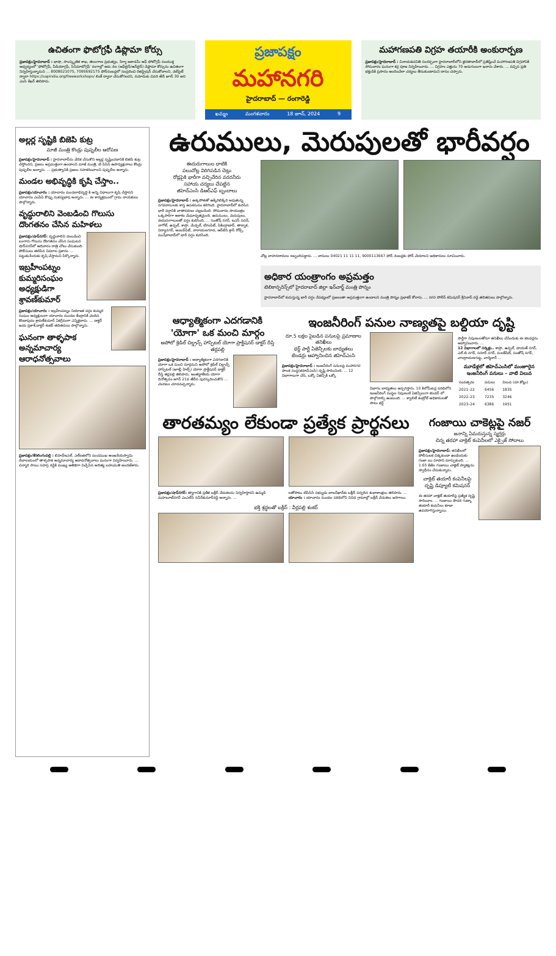ఉచితంగా ఫొటోగ్రఫీ డిప్లొమా కోర్సు
ప్రజాపక్షం/హైదరాబాద్ : భాషా, సాంస్కృతిక శాఖ, తెలంగాణ ప్రభుత్వం, సిగ్మా అకాడమీ ఆఫ్ ఫోటోగ్రఫీ సంయుక్త ఆధ్వర్యంలో 'ఫోటోగ్రఫీ, వీడియోగ్రఫీ, సినిమాటోగ్రఫీ' రంగాల్లో ఆరు నెల (ఆఫ్‌లైన్/ఆన్‌లైన్) డిప్లొమా కోర్సును ఉచితంగా నిర్వహిస్తున్నామని ... 8008021075, 7095692175 ఫోన్‌నంబర్లలో సంప్రదించి రిజిస్ట్రేషన్ చేసుకోవాలని, వెబ్‌సైట్ ద్వారా https://sapindia.org/freeworkshops/ లింక్ ద్వారా చేసుకోగలరని, నమోదుకు చివరి తేదీ జూన్ 30 అని ఎంసి శేఖర్ తెలిపారు.
ప్రజాపక్షం
మహానగరి
హైదరాబాద్ — రంగారెడ్డి
ఖమ్మం మంగళవారం 18 జూన్, 2024 9
మహాగణపతి విగ్రహ తయారీకి అంకురార్పణ
ప్రజాపక్షం/హైదరాబాద్ : వినాయకచవితి సందర్భంగా హైదరాబాద్‌లోని ఖైరతాబాద్‌లో ప్రతిష్ఠించే మహాగణపతి విగ్రహానికి సోమవారం ఘనంగా కర్ర పూజ నిర్వహించారు. ... విగ్రహం ఎత్తును 70 అడుగులుగా ఖరారు చేశారు. ... వచ్చిన ప్రతి భక్తుడికి ప్రసాదం అందించేలా చర్యలు తీసుకుంటామని దానం చెప్పారు.
అల్లర్ల సృష్టికి బిజెపి కుట్ర
మాజీ మంత్రి కొండ్రు పుష్పలీల ఆరోపణ
ప్రజాపక్షం/హైదరాబాద్ : హైదరాబాద్‌ను వేదిక చేసుకొని అల్లర్ల సృష్టించడానికి బిజెపి కుట్ర చేస్తోందని, ప్రజలు అప్రమత్తంగా ఉండాలని మాజీ మంత్రి, టి పిసిసి ఉపాధ్యక్షురాలు కొండ్రు పుష్పలీల అన్నారు. ... ప్రభుత్వానికి ప్రజలు సహకరించాలని పుష్పలీల అన్నారు.
మండల అభివృద్ధికి కృషి చేస్తాం..
ప్రజాపక్షం/యాచారం : యాచారం మండలాభివృద్ధి కి అన్ని విధాలుగా కృషి చేస్తానని యాచారం ఎంపిపి కొప్పు సుకన్యభాష అన్నారు. ... ఈ కార్యక్రమంలో గ్రామ నాయకులు పాల్గొన్నారు.
వృద్ధురాలిని వెంబడించి గొలుసు దొంగతనం చేసిన మహిళలు
ప్రజాపక్షం/షాద్‌నగర్: వృద్ధురాలిని వెంబడించి బంగారు గొలుసు దొంగతనం చేసిన సంఘటన షాద్‌నగర్‌లో ఆదివారం రాత్రి చోటు చేసుకుంది. పోలీసులు తెలిపిన వివరాల ప్రకారం ... పట్టుకునేందుకు కృషి చేస్తామని పేర్కొన్నారు.
ఇబ్రహీంపట్నం కుమ్మరిసంఘం అధ్యక్షుడిగా శ్రావణ్‌కుమార్
ప్రజాపక్షం/యాచారం : ఇబ్రహీంపట్నం నియోజక వర్గం కుమ్మరి సంఘం అధ్యక్షులుగా యాచారం మండల కేంద్రానికి చెందిన కొండాపురం శ్రావణ్‌కుమార్ ఏకగ్రీవంగా ఎన్నికైనారు. ... డాక్టర్ జయ ప్రకాశ్,డాక్టర్ శంకర్ తదితరులు పాల్గొన్నారు.
ఘనంగా తాళ్ళపాక అన్నమాచార్య ఆరాధనోత్సవాలు
ప్రజాపక్షం/శేరిలింగంపల్లి : బిహెచ్ఇఎల్, ఎల్ఐజిలోని పంచముఖ ఆంజనేయస్వామి దేవాలయంలో తాళ్ళపాక అన్నమాచార్య ఆరాధనోత్సవాలు ఘనంగా నిర్వహించారు. ... చిన్నారి సాయి సహస్ర రెడ్డికి ముఖ్య అతిథిగా విచ్చేసిన అదిత్య బహుమతి అందజేశారు.
ఉరుములు, మెరుపులతో భారీవర్షం
ఈదురుగాలుల ధాటికి
పలుచోట్ల విరిగిపడిన చెట్లు
రోడ్లపైకి భారీగా వచ్చిచేరిన వరదనీరు
సహాయ చర్యలు చేపట్టిన
జిహెచ్‌ఎంసి డిఆర్‌ఎఫ్ బృందాలు
ప్రజాపక్షం/హైదరాబాద్ : ఉక్కపోతతో ఉక్కిరిబిక్కిరి అవుతున్న నగరవాసులకు కాస్త ఉపశమనం కలిగింది. హైదరాబాద్‌లో కురిసిన భారీ వర్షానికి వాతావరణం చల్లబడింది. సోమవారం సాయంత్రం ఒక్కసారిగా ఆకాశం మేఘావృతమైంది. ఉరుములు, మెరుపులు, ఈదురుగాలులతో వర్షం కురిసింది. ... సంతోష్ నగర్, ఐఎస్ సదన్, నాగోల్, ఉప్పల్, కాప్రా, మేడ్చల్, బేగంపేట్, సికింద్రాబాద్, తార్నాక, విద్యానగర్, అంబర్‌పేట్, నారాయణగూడ, ఆర్‌టిసి క్రాస్ రోడ్స్, ముషీరాబాద్‌లో భారీ వర్షం కురిసింది.
చోట్ల వాహనదారులు ఇబ్బందిపడ్డారు. ... వాసులు 04021 11 11 11, 9000113667 ఫోన్ నెంబర్లకు ఫోన్ చేయాలని అధికారులు సూచించారు.
అధికార యంత్రాంగం అప్రమత్తం
టెలికాన్ఫరెన్స్‌లో హైదరాబాద్ జిల్లా ఇన్‌చార్జ్ మంత్రి పొన్నం
హైదరాబాద్‌లో కురుస్తున్న భారీ వర్షం నేపథ్యంలో ప్రజలంతా అప్రమత్తంగా ఉండాలని మంత్రి పొన్నం ప్రభాకర్ కోరారు. ... నగర పోలీస్ కమిషనర్ శ్రీనివాస్ రెడ్డి తదితరులు పాల్గొన్నారు.
ఆధ్యాత్మికంగా ఎదగడానికి 'యోగా' ఒక మంచి మార్గం
అపోలో క్రెడిల్ చిల్డ్రన్స్ హాస్పిటల్ యోగా ప్రాక్టీషనర్ డాక్టర్ దీప్తి తర్లపల్లి
ప్రజాపక్షం/హైదరాబాద్ : ఆధ్యాత్మికంగా ఎదగడానికి యోగా ఒక మంచి మార్గమని అపోలో క్రెడిల్ చిల్డ్రన్స్ హాస్పిటల్ (జూబ్లీ హిల్స్) యోగా ప్రాక్టీషనర్ డాక్టర్ దీప్తి తర్లపల్లి తెలిపారు. అంతర్జాతీయ యోగా దినోత్సవం జూన్ 21వ తేదీన పురస్కరించుకొని ... చెందటం చూడవచ్చన్నారు.
ఇంజనీరింగ్ పనుల నాణ్యతపై బల్దియా దృష్టి
రూ.5 లక్షల పైబడిన పనులపై ప్రమాణాల తనిఖీలు
థర్డ్ పార్టీ ఏజెన్సీలకు బాధ్యతలు
టెండర్లు ఆహ్వానించిన జిహెచ్‌ఎంసి
ప్రజాపక్షం/హైదరాబాద్ : ఇంజనీరింగ్ పనులపై మహానగర పాలక సంస్థ(జిహెచ్‌ఎంసి) దృష్టి సారించింది. ... 12 విభాగాలుగా చేసి, ఒక్కో ఏజెన్సీకి ఒక్కో
విభాగం బాధ్యతలు అప్పగిస్తారు. 10 కిలోమీటర్ల పరిధిలోని ఇంజనీరింగ్ సంస్థల నిపుణులే ఏజెన్సీలుగా టెండర్ లో పాల్గొనాల్సి ఉంటుంది. ... క్వాలిటీ కంట్రోల్ అధికారులతో పాటు థర్డ్
పార్టీగా నిపుణులతోనూ తనిఖీలు చేసేందుకు ఈ టెండర్లను ఆహ్వానించారు. ...
12 విభాగాలలో సర్కిళ్లు.. కాప్రా, ఉప్పల్, హయత్ నగర్, ఎల్.బి.నగర్, సరూర్ నగర్, మలక్‌పేట్, సంతోష్ నగర్, చాంద్రాయణగుట్ట, చార్మినార్ ...
మూడేళ్లలో జిహెచ్‌ఎంసిలో మంజూరైన ఇంజనీరింగ్ పనులు – వాటి విలువ
| సంవత్సరం | పనులు | విలువ (రూ.కోట్లు) |
| --- | --- | --- |
| 2021–22 | 6456 | 1835 |
| 2022–23 | 7235 | 3246 |
| 2023–24 | 6386 | 1951 |
తారతమ్యం లేకుండా ప్రత్యేక ప్రార్థనలు
ప్రజాపక్షం/షాద్‌నగర్: త్యాగానికి ప్రతీక బక్రీద్ వేడుకలను నిర్వహిస్తారని ఉమ్మడి మహబూబ్‌నగర్ ఎంఎల్‌సి నవీన్‌కుమార్‌రెడ్డి అన్నారు. ...
లతోపాటు టిపిసిసి సభ్యుడు బాబర్‌ఖాన్‌కు బక్రీద్ పర్వదిన శుభాకాంక్షలు తెలిపారు. ... యాచారం : యాచారం మండల పరిధిలోని వివిధ గ్రామాల్లో బక్రీద్ వేడుకలు జరిగాయి.
భక్తి శ్రద్ధలతో బక్రీద్ : వీర్లపల్లి శంకర్
గంజాయి చాకెట్లపై నజర్
జనాన్ని ఏమరుస్తున్న స్మగ్లర్లు
చిన్న తరహా చాక్లెట్ కంపెనీలలో ఎక్సైజ్ సోదాలు
ప్రజాపక్షం/హైదరాబాద్: తనిఖీలలో పోలీసులక చిక్కకుండా ఉండేందుకు గంజా యి రూపాని మార్చుకుంది. ... 1.65 కేజీల గంజాయి చాక్లెట్ ప్యాకెట్లను స్వాధీనం చేసుకున్నారు.
చాక్లెట్ తయారీ కంపెనీలపై దృష్టి డిప్యూటీ కమిషనర్
ఈ తరహా చాక్లెట్ తయారీపై ప్రత్యేక దృష్టి సారించాం. ... గంజాయి పౌడరి గుట్కా తయారీ కంపెనీలు కూడా ఉపయోగిస్తున్నాయి.